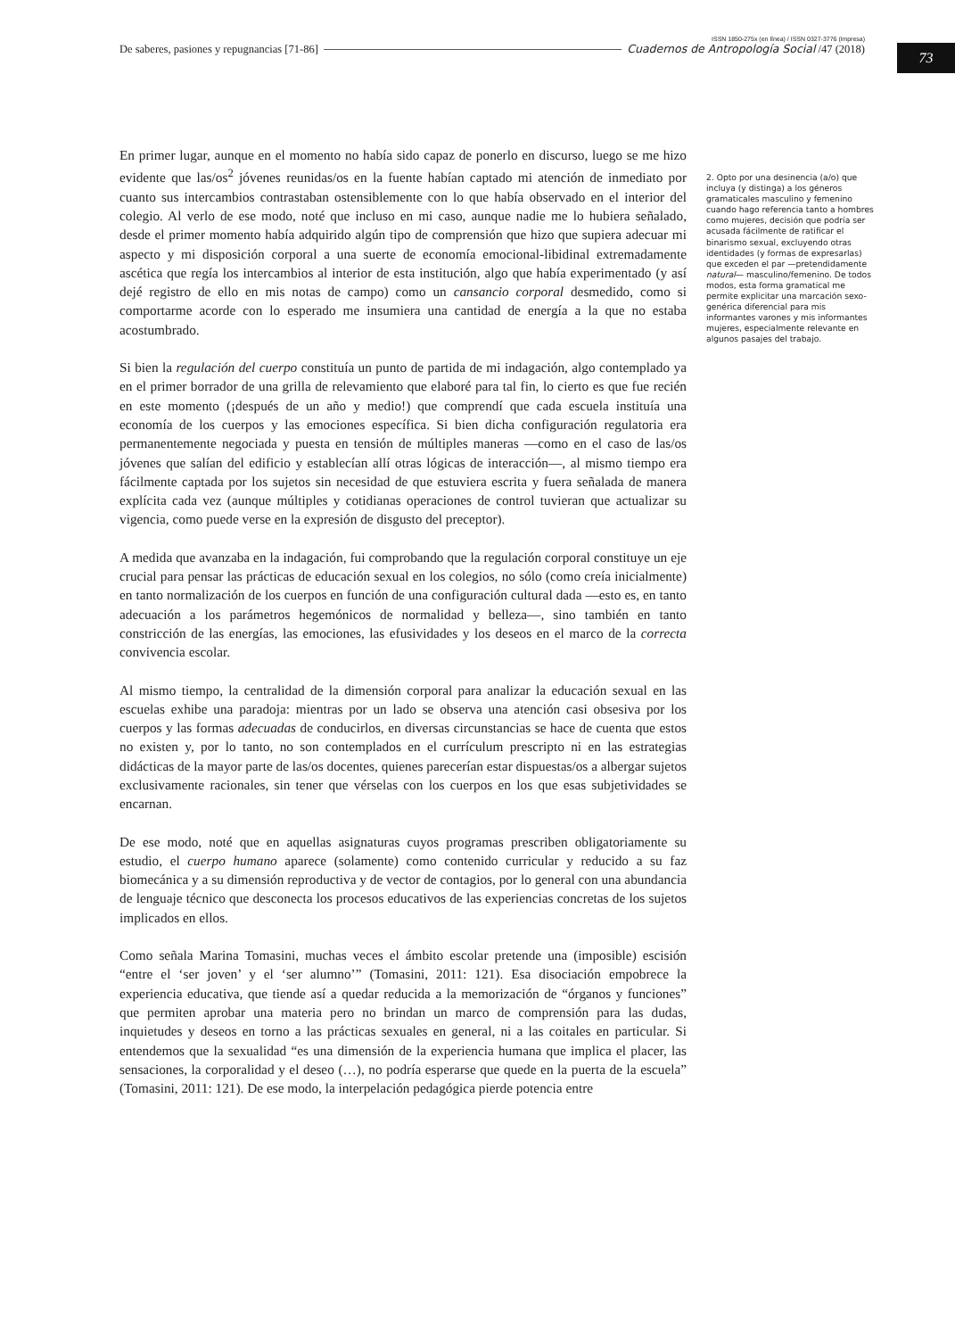ISSN 1850-275x (en línea) / ISSN 0327-3776 (impresa)
De saberes, pasiones y repugnancias [71-86] Cuadernos de Antropología Social /47 (2018)
73
En primer lugar, aunque en el momento no había sido capaz de ponerlo en discurso, luego se me hizo evidente que las/os<sup>2</sup> jóvenes reunidas/os en la fuente habían captado mi atención de inmediato por cuanto sus intercambios contrastaban ostensiblemente con lo que había observado en el interior del colegio. Al verlo de ese modo, noté que incluso en mi caso, aunque nadie me lo hubiera señalado, desde el primer momento había adquirido algún tipo de comprensión que hizo que supiera adecuar mi aspecto y mi disposición corporal a una suerte de economía emocional-libidinal extremadamente ascética que regía los intercambios al interior de esta institución, algo que había experimentado (y así dejé registro de ello en mis notas de campo) como un cansancio corporal desmedido, como si comportarme acorde con lo esperado me insumiera una cantidad de energía a la que no estaba acostumbrado.
Si bien la regulación del cuerpo constituía un punto de partida de mi indagación, algo contemplado ya en el primer borrador de una grilla de relevamiento que elaboré para tal fin, lo cierto es que fue recién en este momento (¡después de un año y medio!) que comprendí que cada escuela instituía una economía de los cuerpos y las emociones específica. Si bien dicha configuración regulatoria era permanentemente negociada y puesta en tensión de múltiples maneras —como en el caso de las/os jóvenes que salían del edificio y establecían allí otras lógicas de interacción—, al mismo tiempo era fácilmente captada por los sujetos sin necesidad de que estuviera escrita y fuera señalada de manera explícita cada vez (aunque múltiples y cotidianas operaciones de control tuvieran que actualizar su vigencia, como puede verse en la expresión de disgusto del preceptor).
A medida que avanzaba en la indagación, fui comprobando que la regulación corporal constituye un eje crucial para pensar las prácticas de educación sexual en los colegios, no sólo (como creía inicialmente) en tanto normalización de los cuerpos en función de una configuración cultural dada —esto es, en tanto adecuación a los parámetros hegemónicos de normalidad y belleza—, sino también en tanto constricción de las energías, las emociones, las efusividades y los deseos en el marco de la correcta convivencia escolar.
Al mismo tiempo, la centralidad de la dimensión corporal para analizar la educación sexual en las escuelas exhibe una paradoja: mientras por un lado se observa una atención casi obsesiva por los cuerpos y las formas adecuadas de conducirlos, en diversas circunstancias se hace de cuenta que estos no existen y, por lo tanto, no son contemplados en el currículum prescripto ni en las estrategias didácticas de la mayor parte de las/os docentes, quienes parecerían estar dispuestas/os a albergar sujetos exclusivamente racionales, sin tener que vérselas con los cuerpos en los que esas subjetividades se encarnan.
De ese modo, noté que en aquellas asignaturas cuyos programas prescriben obligatoriamente su estudio, el cuerpo humano aparece (solamente) como contenido curricular y reducido a su faz biomecánica y a su dimensión reproductiva y de vector de contagios, por lo general con una abundancia de lenguaje técnico que desconecta los procesos educativos de las experiencias concretas de los sujetos implicados en ellos.
Como señala Marina Tomasini, muchas veces el ámbito escolar pretende una (imposible) escisión “entre el ‘ser joven’ y el ‘ser alumno’” (Tomasini, 2011: 121). Esa disociación empobrece la experiencia educativa, que tiende así a quedar reducida a la memorización de “órganos y funciones” que permiten aprobar una materia pero no brindan un marco de comprensión para las dudas, inquietudes y deseos en torno a las prácticas sexuales en general, ni a las coitales en particular. Si entendemos que la sexualidad “es una dimensión de la experiencia humana que implica el placer, las sensaciones, la corporalidad y el deseo (…), no podría esperarse que quede en la puerta de la escuela” (Tomasini, 2011: 121). De ese modo, la interpelación pedagógica pierde potencia entre
2. Opto por una desinencia (a/o) que incluya (y distinga) a los géneros gramaticales masculino y femenino cuando hago referencia tanto a hombres como mujeres, decisión que podría ser acusada fácilmente de ratificar el binarismo sexual, excluyendo otras identidades (y formas de expresarlas) que exceden el par —pretendidamente natural— masculino/femenino. De todos modos, esta forma gramatical me permite explicitar una marcación sexo-genérica diferencial para mis informantes varones y mis informantes mujeres, especialmente relevante en algunos pasajes del trabajo.